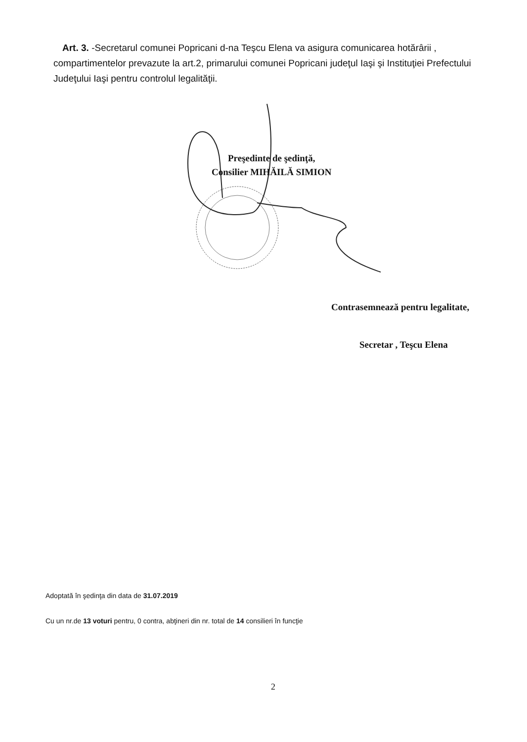Art. 3. -Secretarul comunei Popricani d-na Teşcu Elena va asigura comunicarea hotărârii , compartimentelor prevazute la art.2, primarului comunei Popricani judeţul Iaşi şi Instituţiei Prefectului Judeţului Iaşi pentru controlul legalităţii.
Preşedinte de şedinţă,
Consilier MIHĂILĂ SIMION
Contrasemnează pentru legalitate,
Secretar , Teşcu Elena
Adoptată în şedinţa din data de 31.07.2019
Cu un nr.de 13 voturi pentru, 0 contra, abţineri din nr. total de 14 consilieri în funcţie
2